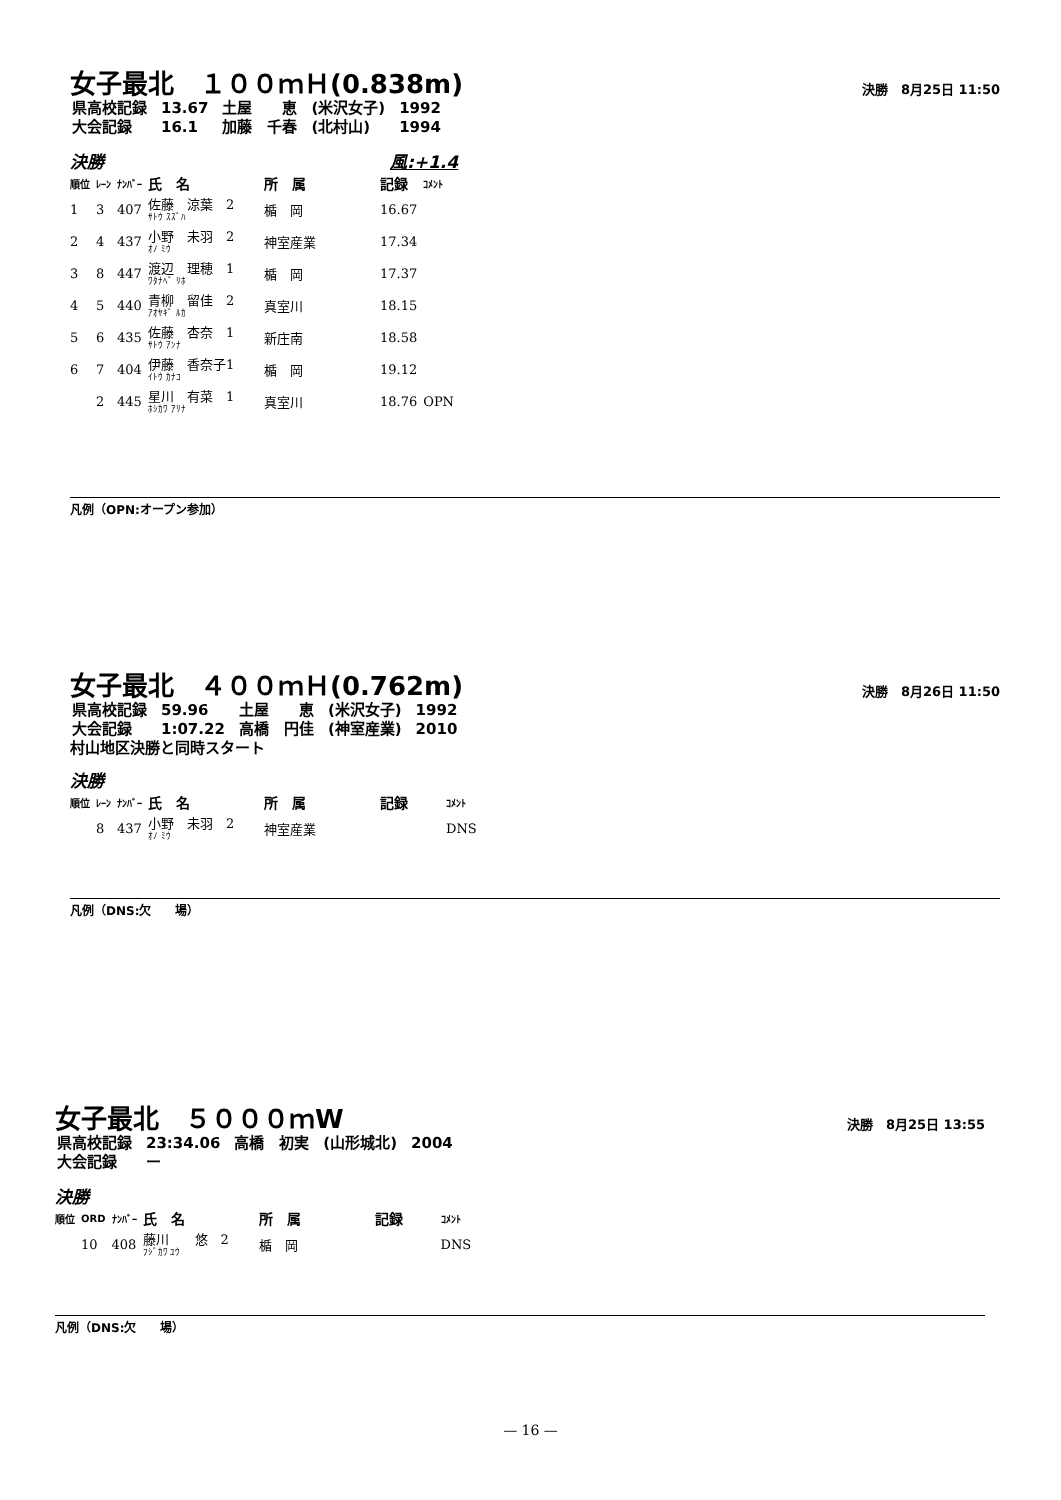女子最北　１００ｍＨ(0.838m)
決勝　8月25日 11:50
| 県高校記録 | 13.67 | 土屋 恵 | (米沢女子) | 1992 |
| 大会記録 | 16.1 | 加藤 千春 | (北村山) | 1994 |
決勝 風:+1.4
| 順位 | ﾚｰﾝ | ﾅﾝﾊﾞｰ | 氏 名 | 所 属 | 記録 | ｺﾒﾝﾄ |
| --- | --- | --- | --- | --- | --- | --- |
| 1 | 3 | 407 | 佐藤 涼葉 2 ｻﾄｳ ｽｽﾞﾊ | 楯 岡 | 16.67 | |
| 2 | 4 | 437 | 小野 未羽 2 ｵﾉ ﾐｳ | 神室産業 | 17.34 | |
| 3 | 8 | 447 | 渡辺 理穂 1 ﾜﾀﾅﾍﾞ ﾘﾎ | 楯 岡 | 17.37 | |
| 4 | 5 | 440 | 青柳 留佳 2 ｱｵﾔｷﾞ ﾙｶ | 真室川 | 18.15 | |
| 5 | 6 | 435 | 佐藤 杏奈 1 ｻﾄｳ ｱﾝﾅ | 新庄南 | 18.58 | |
| 6 | 7 | 404 | 伊藤 香奈子1 ｲﾄｳ ｶﾅｺ | 楯 岡 | 19.12 | |
| | 2 | 445 | 星川 有菜 1 ﾎｼｶﾜ ｱﾘﾅ | 真室川 | 18.76 | OPN |
凡例（OPN:オープン参加）
女子最北　４００ｍＨ(0.762m)
決勝　8月26日 11:50
| 県高校記録 | 59.96 | 土屋 恵 | (米沢女子) | 1992 |
| 大会記録 | 1:07.22 | 高橋 円佳 | (神室産業) | 2010 |
村山地区決勝と同時スタート
決勝
| 順位 | ﾚｰﾝ | ﾅﾝﾊﾞｰ | 氏 名 | 所 属 | 記録 | ｺﾒﾝﾄ |
| --- | --- | --- | --- | --- | --- | --- |
| | 8 | 437 | 小野 未羽 2 ｵﾉ ﾐｳ | 神室産業 | | DNS |
凡例（DNS:欠　　場）
女子最北　５０００ｍW
決勝　8月25日 13:55
| 県高校記録 | 23:34.06 | 高橋 初実 | (山形城北) | 2004 |
| 大会記録 | ー | | | |
決勝
| 順位 | ORD | ﾅﾝﾊﾞｰ | 氏 名 | 所 属 | 記録 | ｺﾒﾝﾄ |
| --- | --- | --- | --- | --- | --- | --- |
| | 10 | 408 | 藤川 悠 2 ﾌｼﾞｶﾜ ﾕｳ | 楯 岡 | | DNS |
凡例（DNS:欠　　場）
— 16 —